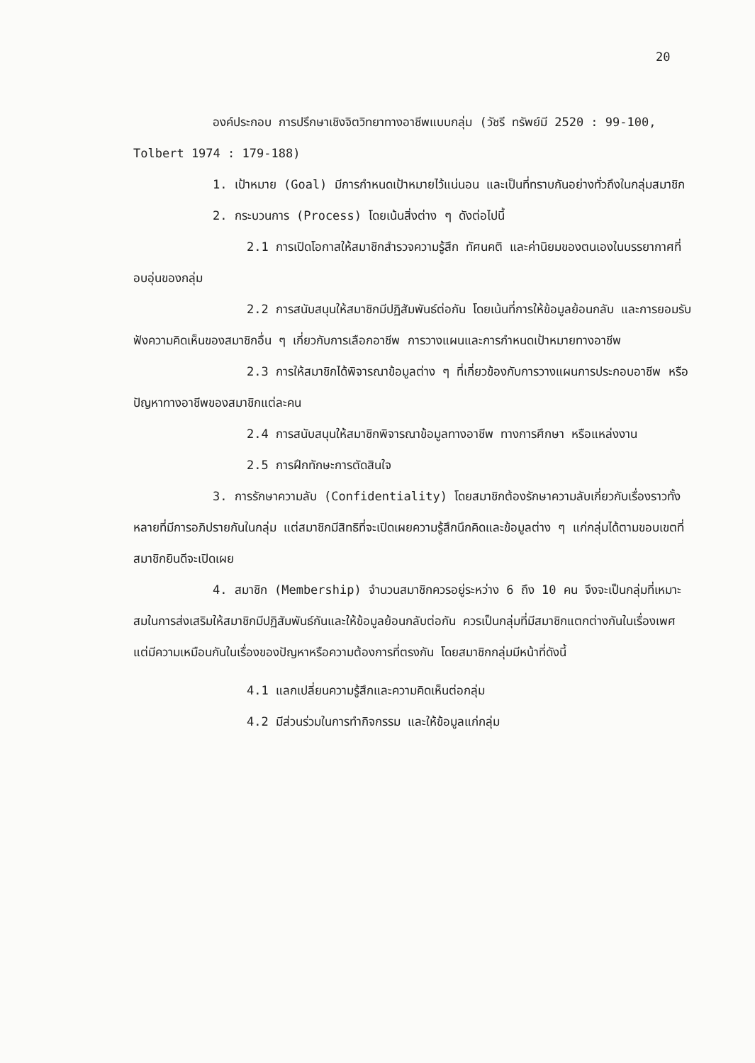20
องค์ประกอบ การปรึกษาเชิงจิตวิทยาทางอาชีพแบบกลุ่ม (วัชรี ทรัพย์มี 2520 : 99-100, Tolbert 1974 : 179-188)
1. เป้าหมาย (Goal) มีการกำหนดเป้าหมายไว้แน่นอน และเป็นที่ทราบกันอย่างทั่วถึงในกลุ่มสมาชิก
2. กระบวนการ (Process) โดยเน้นสิ่งต่าง ๆ ดังต่อไปนี้
2.1 การเปิดโอกาสให้สมาชิกสำรวจความรู้สึก ทัศนคติ และค่านิยมของตนเองในบรรยากาศที่อบอุ่นของกลุ่ม
2.2 การสนับสนุนให้สมาชิกมีปฏิสัมพันธ์ต่อกัน โดยเน้นที่การให้ข้อมูลย้อนกลับ และการยอมรับฟังความคิดเห็นของสมาชิกอื่น ๆ เกี่ยวกับการเลือกอาชีพ การวางแผนและการกำหนดเป้าหมายทางอาชีพ
2.3 การให้สมาชิกได้พิจารณาข้อมูลต่าง ๆ ที่เกี่ยวข้องกับการวางแผนการประกอบอาชีพ หรือปัญหาทางอาชีพของสมาชิกแต่ละคน
2.4 การสนับสนุนให้สมาชิกพิจารณาข้อมูลทางอาชีพ ทางการศึกษา หรือแหล่งงาน
2.5 การฝึกทักษะการตัดสินใจ
3. การรักษาความลับ (Confidentiality) โดยสมาชิกต้องรักษาความลับเกี่ยวกับเรื่องราวทั้งหลายที่มีการอภิปรายกันในกลุ่ม แต่สมาชิกมีสิทธิที่จะเปิดเผยความรู้สึกนึกคิดและข้อมูลต่าง ๆ แก่กลุ่มได้ตามขอบเขตที่สมาชิกยินดีจะเปิดเผย
4. สมาชิก (Membership) จำนวนสมาชิกควรอยู่ระหว่าง 6 ถึง 10 คน จึงจะเป็นกลุ่มที่เหมาะสมในการส่งเสริมให้สมาชิกมีปฏิสัมพันธ์กันและให้ข้อมูลย้อนกลับต่อกัน ควรเป็นกลุ่มที่มีสมาชิกแตกต่างกันในเรื่องเพศ แต่มีความเหมือนกันในเรื่องของปัญหาหรือความต้องการที่ตรงกัน โดยสมาชิกกลุ่มมีหน้าที่ดังนี้
4.1 แลกเปลี่ยนความรู้สึกและความคิดเห็นต่อกลุ่ม
4.2 มีส่วนร่วมในการทำกิจกรรม และให้ข้อมูลแก่กลุ่ม